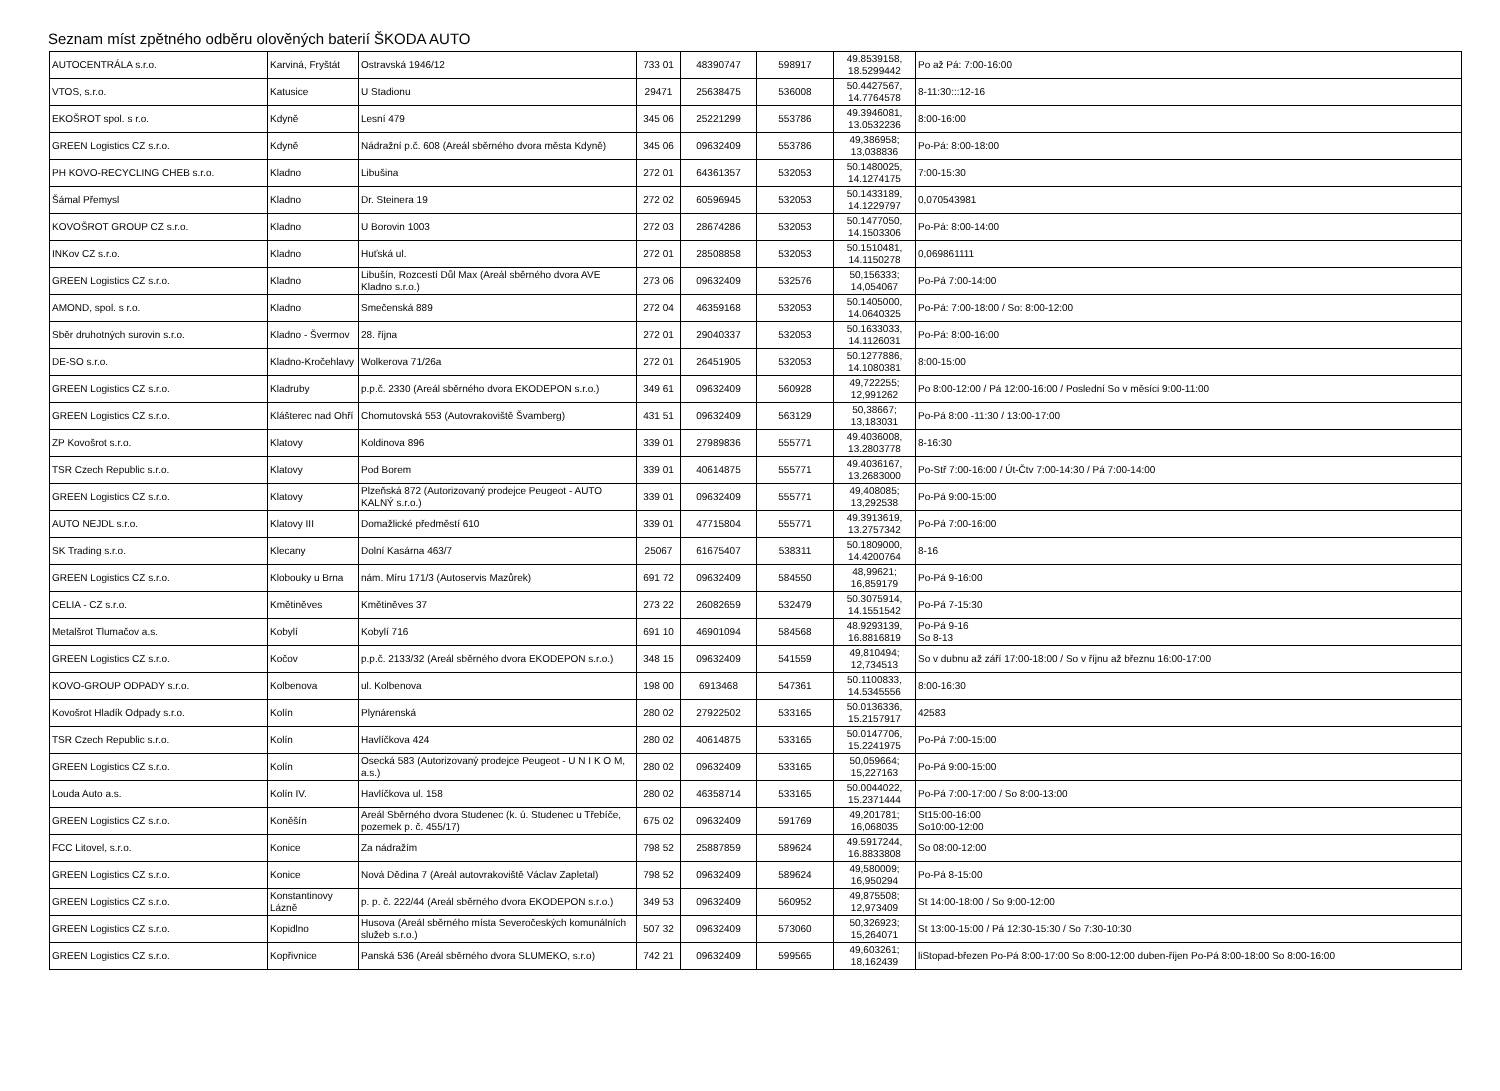Seznam míst zpětného odběru olověných baterií ŠKODA AUTO
| AUTOCENTRÁLA s.r.o. | Karviná, Fryštát | Ostravská 1946/12 | 733 01 | 48390747 | 598917 | 49.8539158, 18.5299442 | Po až Pá: 7:00-16:00 |
| VTOS, s.r.o. | Katusice | U Stadionu | 29471 | 25638475 | 536008 | 50.4427567, 14.7764578 | 8-11:30:::12-16 |
| EKOŠROT spol. s r.o. | Kdyně | Lesní 479 | 345 06 | 25221299 | 553786 | 49.3946081, 13.0532236 | 8:00-16:00 |
| GREEN Logistics CZ s.r.o. | Kdyně | Nádražní p.č. 608 (Areál sběrného dvora města Kdyně) | 345 06 | 09632409 | 553786 | 49,386958; 13,038836 | Po-Pá: 8:00-18:00 |
| PH KOVO-RECYCLING CHEB s.r.o. | Kladno | Libušina | 272 01 | 64361357 | 532053 | 50.1480025, 14.1274175 | 7:00-15:30 |
| Šámal Přemysl | Kladno | Dr. Steinera 19 | 272 02 | 60596945 | 532053 | 50.1433189, 14.1229797 | 0,070543981 |
| KOVOŠROT GROUP CZ s.r.o. | Kladno | U Borovin 1003 | 272 03 | 28674286 | 532053 | 50.1477050, 14.1503306 | Po-Pá: 8:00-14:00 |
| INKov CZ s.r.o. | Kladno | Huťská ul. | 272 01 | 28508858 | 532053 | 50.1510481, 14.1150278 | 0,069861111 |
| GREEN Logistics CZ s.r.o. | Kladno | Libušín, Rozcestí Důl Max (Areál sběrného dvora AVE Kladno s.r.o.) | 273 06 | 09632409 | 532576 | 50,156333; 14,054067 | Po-Pá 7:00-14:00 |
| AMOND, spol. s r.o. | Kladno | Smečenská 889 | 272 04 | 46359168 | 532053 | 50.1405000, 14.0640325 | Po-Pá: 7:00-18:00 / So: 8:00-12:00 |
| Sběr druhotných surovin s.r.o. | Kladno - Švermov | 28. října | 272 01 | 29040337 | 532053 | 50.1633033, 14.1126031 | Po-Pá: 8:00-16:00 |
| DE-SO s.r.o. | Kladno-Kročehlavy | Wolkerova 71/26a | 272 01 | 26451905 | 532053 | 50.1277886, 14.1080381 | 8:00-15:00 |
| GREEN Logistics CZ s.r.o. | Kladruby | p.p.č. 2330 (Areál sběrného dvora EKODEPON s.r.o.) | 349 61 | 09632409 | 560928 | 49,722255; 12,991262 | Po 8:00-12:00 / Pá 12:00-16:00 / Poslední So v měsíci 9:00-11:00 |
| GREEN Logistics CZ s.r.o. | Klášterec nad Ohří | Chomutovská 553 (Autovrakoviště Švamberg) | 431 51 | 09632409 | 563129 | 50,38667; 13,183031 | Po-Pá 8:00 -11:30 / 13:00-17:00 |
| ZP Kovošrot s.r.o. | Klatovy | Koldinova 896 | 339 01 | 27989836 | 555771 | 49.4036008, 13.2803778 | 8-16:30 |
| TSR Czech Republic s.r.o. | Klatovy | Pod Borem | 339 01 | 40614875 | 555771 | 49.4036167, 13.2683000 | Po-Stř 7:00-16:00 / Út-Čtv 7:00-14:30 / Pá 7:00-14:00 |
| GREEN Logistics CZ s.r.o. | Klatovy | Plzeňská 872 (Autorizovaný prodejce Peugeot - AUTO KALNÝ s.r.o.) | 339 01 | 09632409 | 555771 | 49,408085; 13,292538 | Po-Pá 9:00-15:00 |
| AUTO NEJDL s.r.o. | Klatovy III | Domažlické předměstí 610 | 339 01 | 47715804 | 555771 | 49.3913619, 13.2757342 | Po-Pá 7:00-16:00 |
| SK Trading s.r.o. | Klecany | Dolní Kasárna 463/7 | 25067 | 61675407 | 538311 | 50.1809000, 14.4200764 | 8-16 |
| GREEN Logistics CZ s.r.o. | Klobouky u Brna | nám. Míru 171/3 (Autoservis Mazůrek) | 691 72 | 09632409 | 584550 | 48,99621; 16,859179 | Po-Pá 9-16:00 |
| CELIA - CZ s.r.o. | Kmětiněves | Kmětiněves 37 | 273 22 | 26082659 | 532479 | 50.3075914, 14.1551542 | Po-Pá 7-15:30 |
| Metalšrot Tlumačov a.s. | Kobylí | Kobylí 716 | 691 10 | 46901094 | 584568 | 48.9293139, 16.8816819 | Po-Pá 9-16 So 8-13 |
| GREEN Logistics CZ s.r.o. | Kočov | p.p.č. 2133/32 (Areál sběrného dvora EKODEPON s.r.o.) | 348 15 | 09632409 | 541559 | 49,810494; 12,734513 | So v dubnu až září 17:00-18:00 / So v říjnu až březnu 16:00-17:00 |
| KOVO-GROUP ODPADY s.r.o. | Kolbenova | ul. Kolbenova | 198 00 | 6913468 | 547361 | 50.1100833, 14.5345556 | 8:00-16:30 |
| Kovošrot Hladík Odpady s.r.o. | Kolín | Plynárenská | 280 02 | 27922502 | 533165 | 50.0136336, 15.2157917 | 42583 |
| TSR Czech Republic s.r.o. | Kolín | Havlíčkova 424 | 280 02 | 40614875 | 533165 | 50.0147706, 15.2241975 | Po-Pá 7:00-15:00 |
| GREEN Logistics CZ s.r.o. | Kolín | Osecká 583 (Autorizovaný prodejce Peugeot - U N I K O M, a.s.) | 280 02 | 09632409 | 533165 | 50,059664; 15,227163 | Po-Pá 9:00-15:00 |
| Louda Auto a.s. | Kolín IV. | Havlíčkova ul. 158 | 280 02 | 46358714 | 533165 | 50.0044022, 15.2371444 | Po-Pá 7:00-17:00 / So 8:00-13:00 |
| GREEN Logistics CZ s.r.o. | Koněšín | Areál Sběrného dvora Studenec (k. ú. Studenec u Třebíče, pozemek p. č. 455/17) | 675 02 | 09632409 | 591769 | 49,201781; 16,068035 | St15:00-16:00 So10:00-12:00 |
| FCC Litovel, s.r.o. | Konice | Za nádražím | 798 52 | 25887859 | 589624 | 49.5917244, 16.8833808 | So 08:00-12:00 |
| GREEN Logistics CZ s.r.o. | Konice | Nová Dědina 7 (Areál autovrakoviště Václav Zapletal) | 798 52 | 09632409 | 589624 | 49,580009; 16,950294 | Po-Pá 8-15:00 |
| GREEN Logistics CZ s.r.o. | Konstantinovy Lázně | p. p. č. 222/44 (Areál sběrného dvora EKODEPON s.r.o.) | 349 53 | 09632409 | 560952 | 49,875508; 12,973409 | St 14:00-18:00 / So 9:00-12:00 |
| GREEN Logistics CZ s.r.o. | Kopidlno | Husova (Areál sběrného místa Severočeských komunálních služeb s.r.o.) | 507 32 | 09632409 | 573060 | 50,326923; 15,264071 | St 13:00-15:00 / Pá 12:30-15:30 / So 7:30-10:30 |
| GREEN Logistics CZ s.r.o. | Kopřivnice | Panská 536 (Areál sběrného dvora SLUMEKO, s.r.o) | 742 21 | 09632409 | 599565 | 49,603261; 18,162439 | liStopad-březen Po-Pá 8:00-17:00 So 8:00-12:00 duben-říjen Po-Pá 8:00-18:00 So 8:00-16:00 |